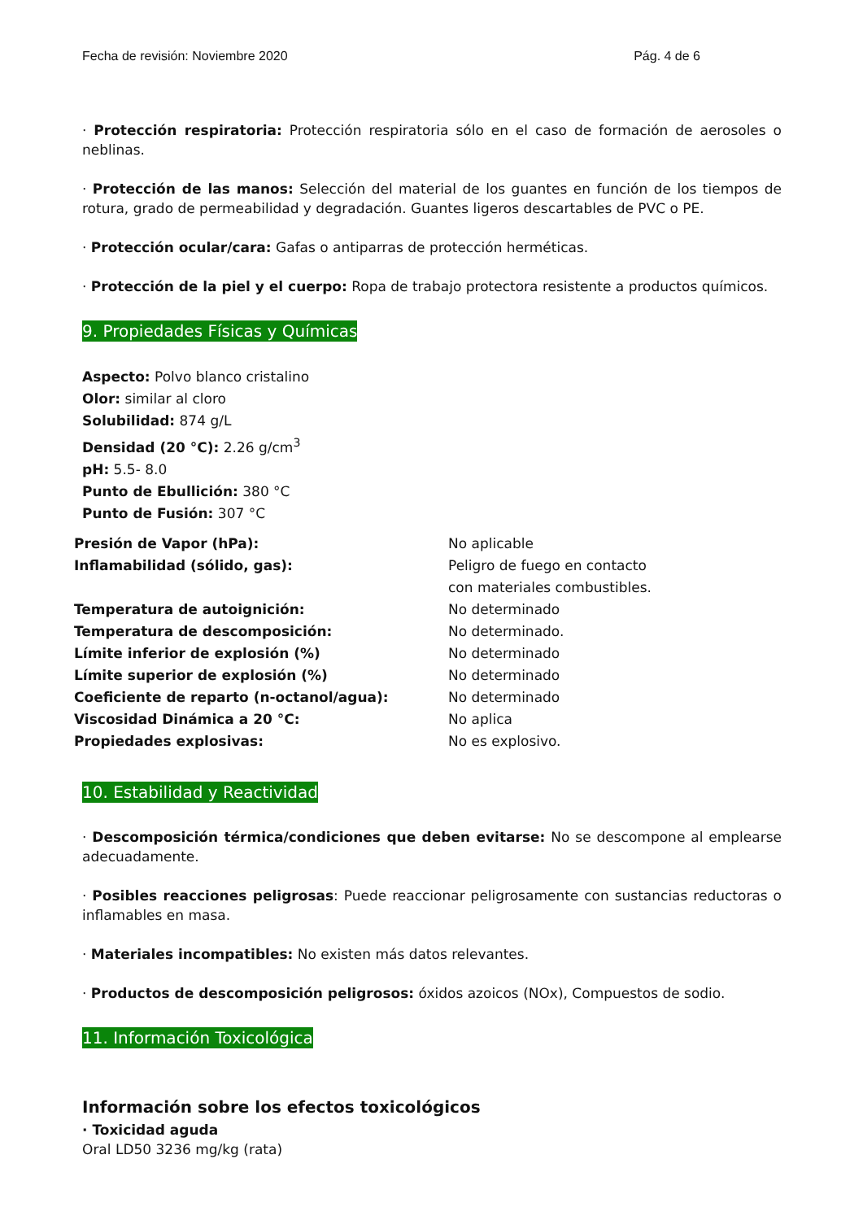Fecha de revisión: Noviembre 2020 Pág. 4 de 6
· Protección respiratoria: Protección respiratoria sólo en el caso de formación de aerosoles o neblinas.
· Protección de las manos: Selección del material de los guantes en función de los tiempos de rotura, grado de permeabilidad y degradación. Guantes ligeros descartables de PVC o PE.
· Protección ocular/cara: Gafas o antiparras de protección herméticas.
· Protección de la piel y el cuerpo: Ropa de trabajo protectora resistente a productos químicos.
9. Propiedades Físicas y Químicas
Aspecto: Polvo blanco cristalino
Olor: similar al cloro
Solubilidad: 874 g/L
Densidad (20 °C): 2.26 g/cm<sup>3</sup>
pH: 5.5- 8.0
Punto de Ebullición: 380 °C
Punto de Fusión: 307 °C
| Presión de Vapor (hPa): | No aplicable |
| Inflamabilidad (sólido, gas): | Peligro de fuego en contacto con materiales combustibles. |
| Temperatura de autoignición: | No determinado |
| Temperatura de descomposición: | No determinado. |
| Límite inferior de explosión (%) | No determinado |
| Límite superior de explosión (%) | No determinado |
| Coeficiente de reparto (n-octanol/agua): | No determinado |
| Viscosidad Dinámica a 20 °C: | No aplica |
| Propiedades explosivas: | No es explosivo. |
10. Estabilidad y Reactividad
· Descomposición térmica/condiciones que deben evitarse: No se descompone al emplearse adecuadamente.
· Posibles reacciones peligrosas: Puede reaccionar peligrosamente con sustancias reductoras o inflamables en masa.
· Materiales incompatibles: No existen más datos relevantes.
· Productos de descomposición peligrosos: óxidos azoicos (NOx), Compuestos de sodio.
11. Información Toxicológica
Información sobre los efectos toxicológicos
· Toxicidad aguda
Oral LD50 3236 mg/kg (rata)